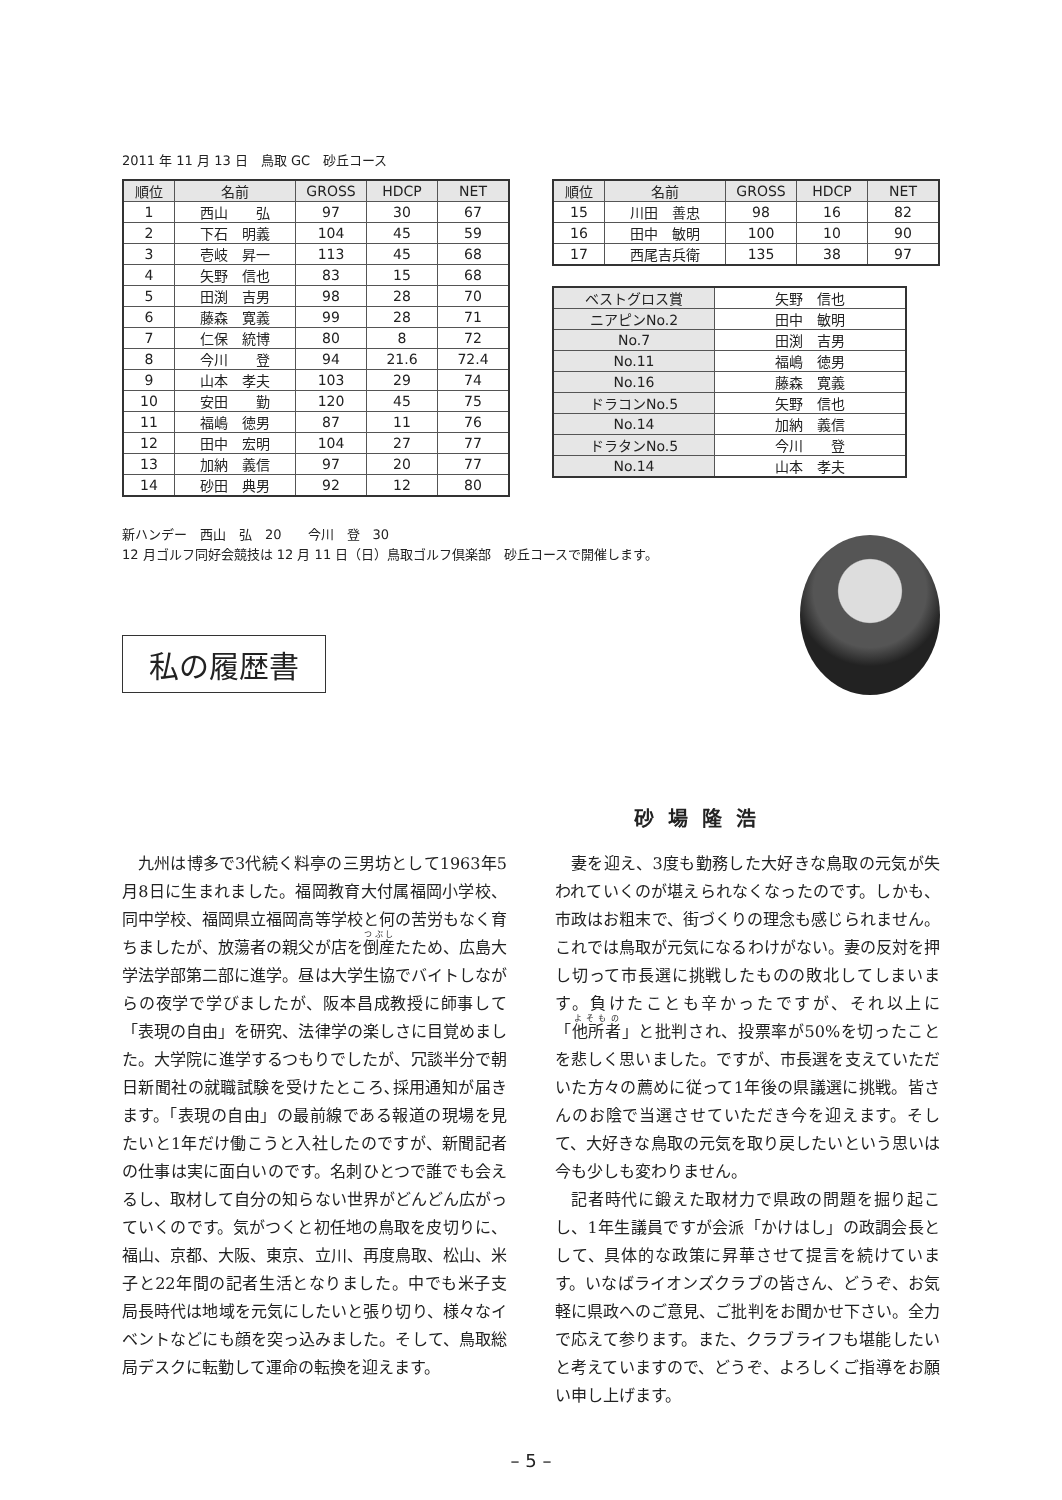2011 年 11 月 13 日　鳥取 GC　砂丘コース
| 順位 | 名前 | GROSS | HDCP | NET |
| --- | --- | --- | --- | --- |
| 1 | 西山 弘 | 97 | 30 | 67 |
| 2 | 下石 明義 | 104 | 45 | 59 |
| 3 | 壱岐 昇一 | 113 | 45 | 68 |
| 4 | 矢野 信也 | 83 | 15 | 68 |
| 5 | 田渕 吉男 | 98 | 28 | 70 |
| 6 | 藤森 寛義 | 99 | 28 | 71 |
| 7 | 仁保 統博 | 80 | 8 | 72 |
| 8 | 今川 登 | 94 | 21.6 | 72.4 |
| 9 | 山本 孝夫 | 103 | 29 | 74 |
| 10 | 安田 勤 | 120 | 45 | 75 |
| 11 | 福嶋 徳男 | 87 | 11 | 76 |
| 12 | 田中 宏明 | 104 | 27 | 77 |
| 13 | 加納 義信 | 97 | 20 | 77 |
| 14 | 砂田 典男 | 92 | 12 | 80 |
| 順位 | 名前 | GROSS | HDCP | NET |
| --- | --- | --- | --- | --- |
| 15 | 川田 善忠 | 98 | 16 | 82 |
| 16 | 田中 敏明 | 100 | 10 | 90 |
| 17 | 西尾吉兵衛 | 135 | 38 | 97 |
| ベストグロス賞 | 矢野 信也 |
| ニアピンNo.2 | 田中 敏明 |
| No.7 | 田渕 吉男 |
| No.11 | 福嶋 徳男 |
| No.16 | 藤森 寛義 |
| ドラコンNo.5 | 矢野 信也 |
| No.14 | 加納 義信 |
| ドラタンNo.5 | 今川 登 |
| No.14 | 山本 孝夫 |
新ハンデー　西山　弘　20　　今川　登　30
12 月ゴルフ同好会競技は 12 月 11 日（日）鳥取ゴルフ倶楽部　砂丘コースで開催します。
私の履歴書
砂場隆浩
九州は博多で3代続く料亭の三男坊として1963年5月8日に生まれました。福岡教育大付属福岡小学校、同中学校、福岡県立福岡高等学校と何の苦労もなく育ちましたが、放蕩者の親父が店を倒産たため、広島大学法学部第二部に進学。昼は大学生協でバイトしながらの夜学で学びましたが、阪本昌成教授に師事して「表現の自由」を研究、法律学の楽しさに目覚めました。大学院に進学するつもりでしたが、冗談半分で朝日新聞社の就職試験を受けたところ､採用通知が届きます。「表現の自由」の最前線である報道の現場を見たいと1年だけ働こうと入社したのですが、新聞記者の仕事は実に面白いのです。名刺ひとつで誰でも会えるし、取材して自分の知らない世界がどんどん広がっていくのです。気がつくと初任地の鳥取を皮切りに、福山、京都、大阪、東京、立川、再度鳥取、松山、米子と22年間の記者生活となりました。中でも米子支局長時代は地域を元気にしたいと張り切り、様々なイベントなどにも顔を突っ込みました。そして、鳥取総局デスクに転勤して運命の転換を迎えます。
妻を迎え、3度も勤務した大好きな鳥取の元気が失われていくのが堪えられなくなったのです。しかも、市政はお粗末で、街づくりの理念も感じられません。これでは鳥取が元気になるわけがない。妻の反対を押し切って市長選に挑戦したものの敗北してしまいます。負けたことも辛かったですが、それ以上に「他所者」と批判され、投票率が50%を切ったことを悲しく思いました。ですが、市長選を支えていただいた方々の薦めに従って1年後の県議選に挑戦。皆さんのお陰で当選させていただき今を迎えます。そして、大好きな鳥取の元気を取り戻したいという思いは今も少しも変わりません。
記者時代に鍛えた取材力で県政の問題を掘り起こし、1年生議員ですが会派「かけはし」の政調会長として、具体的な政策に昇華させて提言を続けています。いなばライオンズクラブの皆さん、どうぞ、お気軽に県政へのご意見、ご批判をお聞かせ下さい。全力で応えて参ります。また、クラブライフも堪能したいと考えていますので、どうぞ、よろしくご指導をお願い申し上げます。
– 5 –